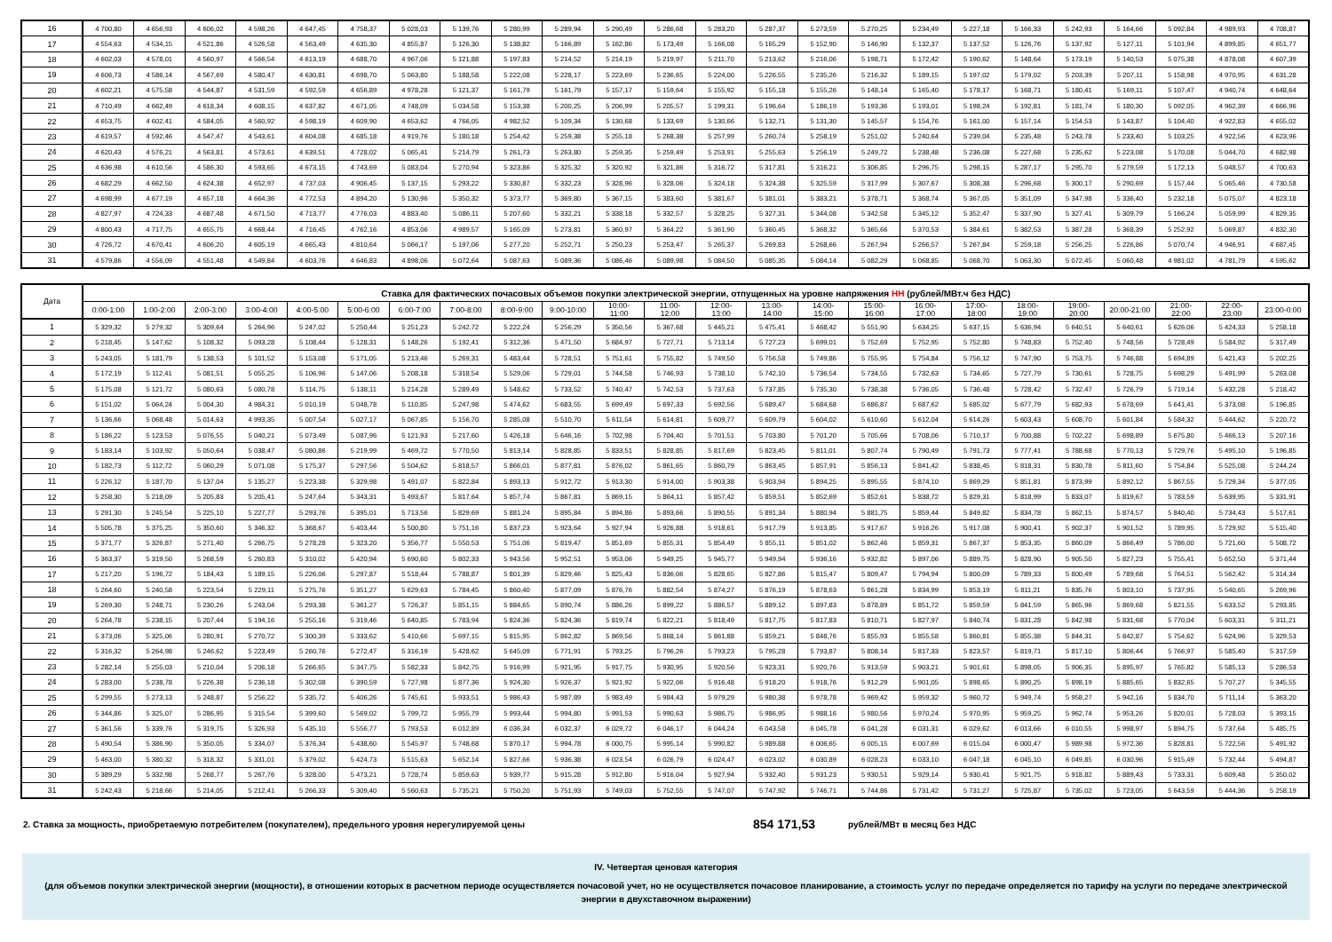| 16 | 4 700,80 | 4 656,93 | 4 606,02 | 4 598,26 | 4 647,45 | 4 758,37 | 5 028,03 | 5 139,76 | 5 280,99 | 5 289,94 | 5 290,49 | 5 286,68 | 5 283,20 | 5 287,37 | 5 273,59 | 5 270,25 | 5 234,49 | 5 227,18 | 5 166,33 | 5 242,93 | 5 164,66 | 5 092,84 | 4 989,93 | 4 708,87 |
| 17 | 4 554,63 | 4 534,15 | 4 521,86 | 4 526,58 | 4 563,49 | 4 635,30 | 4 855,87 | 5 126,30 | 5 138,82 | 5 166,89 | 5 162,86 | 5 173,49 | 5 166,08 | 5 165,29 | 5 152,90 | 5 146,90 | 5 132,37 | 5 137,52 | 5 126,76 | 5 137,92 | 5 127,11 | 5 101,94 | 4 899,85 | 4 651,77 |
| 18 | 4 602,03 | 4 578,01 | 4 560,97 | 4 566,54 | 4 613,19 | 4 688,70 | 4 967,06 | 5 121,88 | 5 197,83 | 5 214,52 | 5 214,19 | 5 219,97 | 5 211,70 | 5 213,62 | 5 216,06 | 5 198,71 | 5 172,42 | 5 190,62 | 5 148,64 | 5 173,19 | 5 140,53 | 5 075,38 | 4 878,08 | 4 607,39 |
| 19 | 4 606,73 | 4 586,14 | 4 567,69 | 4 580,47 | 4 630,81 | 4 698,70 | 5 063,80 | 5 188,58 | 5 222,08 | 5 228,17 | 5 223,69 | 5 236,65 | 5 224,00 | 5 226,55 | 5 235,26 | 5 216,32 | 5 189,15 | 5 197,02 | 5 179,02 | 5 203,39 | 5 207,11 | 5 158,98 | 4 970,95 | 4 631,28 |
| 20 | 4 602,21 | 4 575,58 | 4 544,87 | 4 531,59 | 4 592,59 | 4 656,89 | 4 978,28 | 5 121,37 | 5 161,79 | 5 161,79 | 5 157,17 | 5 159,64 | 5 155,92 | 5 155,18 | 5 155,26 | 5 148,14 | 5 165,40 | 5 178,17 | 5 168,71 | 5 180,41 | 5 169,11 | 5 107,47 | 4 940,74 | 4 648,64 |
| 21 | 4 710,49 | 4 662,49 | 4 618,34 | 4 608,15 | 4 637,82 | 4 671,05 | 4 748,09 | 5 034,58 | 5 153,38 | 5 200,25 | 5 206,99 | 5 205,57 | 5 199,31 | 5 196,64 | 5 186,19 | 5 193,36 | 5 193,01 | 5 198,24 | 5 192,81 | 5 181,74 | 5 180,30 | 5 092,05 | 4 962,39 | 4 666,96 |
| 22 | 4 653,75 | 4 602,41 | 4 584,05 | 4 560,92 | 4 598,19 | 4 609,90 | 4 653,62 | 4 766,05 | 4 982,52 | 5 109,34 | 5 130,68 | 5 133,69 | 5 130,66 | 5 132,71 | 5 131,30 | 5 145,57 | 5 154,76 | 5 161,00 | 5 157,14 | 5 154,53 | 5 143,87 | 5 104,40 | 4 922,83 | 4 655,02 |
| 23 | 4 619,57 | 4 592,46 | 4 547,47 | 4 543,61 | 4 604,08 | 4 685,18 | 4 919,76 | 5 180,18 | 5 254,42 | 5 259,38 | 5 255,18 | 5 268,38 | 5 257,99 | 5 260,74 | 5 258,19 | 5 251,02 | 5 240,64 | 5 239,04 | 5 235,48 | 5 243,78 | 5 233,40 | 5 103,25 | 4 922,56 | 4 623,96 |
| 24 | 4 620,43 | 4 576,21 | 4 563,81 | 4 573,61 | 4 639,51 | 4 728,02 | 5 065,41 | 5 214,79 | 5 261,73 | 5 263,80 | 5 259,35 | 5 259,49 | 5 253,91 | 5 255,63 | 5 256,19 | 5 249,72 | 5 238,48 | 5 236,08 | 5 227,68 | 5 235,62 | 5 223,08 | 5 170,08 | 5 044,70 | 4 682,98 |
| 25 | 4 636,98 | 4 610,56 | 4 586,30 | 4 593,65 | 4 673,15 | 4 743,69 | 5 083,04 | 5 270,94 | 5 323,86 | 5 325,32 | 5 320,92 | 5 321,86 | 5 316,72 | 5 317,81 | 5 316,21 | 5 306,85 | 5 296,75 | 5 298,15 | 5 287,17 | 5 295,70 | 5 279,59 | 5 172,13 | 5 048,57 | 4 700,63 |
| 26 | 4 682,29 | 4 662,50 | 4 624,38 | 4 652,97 | 4 737,03 | 4 906,45 | 5 137,15 | 5 293,22 | 5 330,87 | 5 332,23 | 5 328,96 | 5 328,06 | 5 324,18 | 5 324,38 | 5 325,59 | 5 317,99 | 5 307,67 | 5 308,38 | 5 296,68 | 5 300,17 | 5 290,69 | 5 157,44 | 5 065,46 | 4 730,58 |
| 27 | 4 698,99 | 4 677,19 | 4 657,18 | 4 664,36 | 4 772,53 | 4 894,20 | 5 130,96 | 5 350,32 | 5 373,77 | 5 369,80 | 5 367,15 | 5 383,60 | 5 381,67 | 5 381,01 | 5 383,21 | 5 378,71 | 5 368,74 | 5 367,05 | 5 351,09 | 5 347,98 | 5 336,40 | 5 232,18 | 5 075,07 | 4 823,18 |
| 28 | 4 827,97 | 4 724,33 | 4 687,48 | 4 671,50 | 4 713,77 | 4 776,03 | 4 883,40 | 5 086,11 | 5 207,60 | 5 332,21 | 5 338,18 | 5 332,57 | 5 328,25 | 5 327,31 | 5 344,08 | 5 342,58 | 5 345,12 | 5 352,47 | 5 337,90 | 5 327,41 | 5 309,79 | 5 166,24 | 5 059,99 | 4 829,35 |
| 29 | 4 800,43 | 4 717,75 | 4 655,75 | 4 668,44 | 4 716,45 | 4 762,16 | 4 853,06 | 4 989,57 | 5 165,09 | 5 273,81 | 5 360,97 | 5 364,22 | 5 361,90 | 5 360,45 | 5 368,32 | 5 365,66 | 5 370,53 | 5 384,61 | 5 382,53 | 5 387,28 | 5 368,39 | 5 252,92 | 5 069,87 | 4 832,30 |
| 30 | 4 726,72 | 4 670,41 | 4 606,20 | 4 605,19 | 4 665,43 | 4 810,64 | 5 066,17 | 5 197,06 | 5 277,20 | 5 252,71 | 5 250,23 | 5 253,47 | 5 265,37 | 5 269,83 | 5 268,66 | 5 267,94 | 5 266,57 | 5 267,84 | 5 259,18 | 5 256,25 | 5 226,86 | 5 070,74 | 4 946,91 | 4 687,45 |
| 31 | 4 579,86 | 4 556,09 | 4 551,48 | 4 549,84 | 4 603,76 | 4 646,83 | 4 898,06 | 5 072,64 | 5 087,63 | 5 089,36 | 5 086,46 | 5 089,98 | 5 084,50 | 5 085,35 | 5 084,14 | 5 082,29 | 5 068,85 | 5 068,70 | 5 063,30 | 5 072,45 | 5 060,48 | 4 981,02 | 4 781,79 | 4 595,62 |
| Дата | Ставка для фактических почасовых объемов покупки электрической энергии, отпущенных на уровне напряжения НН (рублей/МВт.ч без НДС) | | | | | | | | | | | | | | | | | | | | | | | |
| --- | --- | --- | --- | --- | --- | --- | --- | --- | --- | --- | --- | --- | --- | --- | --- | --- | --- | --- | --- | --- | --- | --- | --- | --- |
| | 0:00-1:00 | 1:00-2:00 | 2:00-3:00 | 3:00-4:00 | 4:00-5:00 | 5:00-6:00 | 6:00-7:00 | 7:00-8:00 | 8:00-9:00 | 9:00-10:00 | 10:00- 11:00 | 11:00- 12:00 | 12:00- 13:00 | 13:00- 14:00 | 14:00- 15:00 | 15:00- 16:00 | 16:00- 17:00 | 17:00- 18:00 | 18:00- 19:00 | 19:00- 20:00 | 20:00-21:00 | 21:00- 22:00 | 22:00- 23:00 | 23:00-0:00 |
| 1 | 5 329,32 | 5 279,32 | 5 309,64 | 5 264,96 | 5 247,02 | 5 250,44 | 5 251,23 | 5 242,72 | 5 222,24 | 5 256,29 | 5 350,56 | 5 367,68 | 5 445,21 | 5 475,41 | 5 468,42 | 5 551,90 | 5 634,25 | 5 637,15 | 5 636,94 | 5 640,51 | 5 640,61 | 5 626,06 | 5 424,33 | 5 258,18 |
| 2 | 5 218,45 | 5 147,62 | 5 108,32 | 5 093,28 | 5 108,44 | 5 128,31 | 5 148,26 | 5 192,41 | 5 312,36 | 5 471,50 | 5 684,97 | 5 727,71 | 5 713,14 | 5 727,23 | 5 699,01 | 5 752,69 | 5 752,95 | 5 752,80 | 5 748,83 | 5 752,40 | 5 748,56 | 5 728,49 | 5 584,92 | 5 317,49 |
| 3 | 5 243,05 | 5 181,79 | 5 138,53 | 5 101,52 | 5 153,08 | 5 171,05 | 5 213,46 | 5 269,31 | 5 483,44 | 5 728,51 | 5 751,61 | 5 755,82 | 5 749,50 | 5 756,58 | 5 749,86 | 5 755,95 | 5 754,84 | 5 756,12 | 5 747,90 | 5 753,75 | 5 746,88 | 5 694,89 | 5 421,43 | 5 202,25 |
| 4 | 5 172,19 | 5 112,41 | 5 081,51 | 5 055,25 | 5 106,96 | 5 147,06 | 5 208,18 | 5 318,54 | 5 529,06 | 5 729,01 | 5 744,58 | 5 746,93 | 5 738,10 | 5 742,10 | 5 736,54 | 5 734,55 | 5 732,63 | 5 734,65 | 5 727,79 | 5 730,61 | 5 728,75 | 5 698,29 | 5 491,99 | 5 263,08 |
| 5 | 5 175,08 | 5 121,72 | 5 080,63 | 5 080,78 | 5 114,75 | 5 138,11 | 5 214,28 | 5 289,49 | 5 548,62 | 5 733,52 | 5 740,47 | 5 742,53 | 5 737,63 | 5 737,85 | 5 735,30 | 5 738,38 | 5 736,05 | 5 736,48 | 5 728,42 | 5 732,47 | 5 726,79 | 5 719,14 | 5 432,28 | 5 218,42 |
| 6 | 5 151,02 | 5 064,24 | 5 004,30 | 4 984,31 | 5 010,19 | 5 048,78 | 5 110,85 | 5 247,98 | 5 474,62 | 5 683,55 | 5 699,49 | 5 697,33 | 5 692,56 | 5 689,47 | 5 684,68 | 5 686,87 | 5 687,62 | 5 685,02 | 5 677,79 | 5 682,93 | 5 678,69 | 5 641,41 | 5 373,08 | 5 196,85 |
| 7 | 5 136,66 | 5 068,48 | 5 014,63 | 4 993,35 | 5 007,54 | 5 027,17 | 5 067,85 | 5 156,70 | 5 285,08 | 5 510,70 | 5 611,54 | 5 614,81 | 5 609,77 | 5 609,79 | 5 604,02 | 5 610,60 | 5 612,04 | 5 614,26 | 5 603,43 | 5 608,70 | 5 601,84 | 5 584,32 | 5 444,62 | 5 220,72 |
| 8 | 5 186,22 | 5 123,53 | 5 076,55 | 5 040,21 | 5 073,49 | 5 087,96 | 5 121,93 | 5 217,60 | 5 426,18 | 5 646,16 | 5 702,98 | 5 704,40 | 5 701,51 | 5 703,80 | 5 701,20 | 5 705,66 | 5 708,06 | 5 710,17 | 5 700,88 | 5 702,22 | 5 698,89 | 5 675,80 | 5 466,13 | 5 207,16 |
| 9 | 5 183,14 | 5 103,92 | 5 050,64 | 5 038,47 | 5 080,86 | 5 219,99 | 5 469,72 | 5 770,50 | 5 813,14 | 5 828,85 | 5 833,51 | 5 828,85 | 5 817,69 | 5 823,45 | 5 811,01 | 5 807,74 | 5 790,49 | 5 791,73 | 5 777,41 | 5 788,68 | 5 770,13 | 5 729,76 | 5 495,10 | 5 196,85 |
| 10 | 5 182,73 | 5 112,72 | 5 060,29 | 5 071,08 | 5 175,37 | 5 297,56 | 5 504,62 | 5 818,57 | 5 866,01 | 5 877,81 | 5 876,02 | 5 861,65 | 5 860,79 | 5 863,45 | 5 857,91 | 5 856,13 | 5 841,42 | 5 838,45 | 5 818,31 | 5 830,78 | 5 811,60 | 5 754,84 | 5 525,08 | 5 244,24 |
| 11 | 5 226,12 | 5 187,70 | 5 137,04 | 5 135,27 | 5 223,38 | 5 329,98 | 5 491,07 | 5 822,84 | 5 893,13 | 5 912,72 | 5 913,30 | 5 914,00 | 5 903,38 | 5 903,94 | 5 894,25 | 5 895,55 | 5 874,10 | 5 869,29 | 5 851,81 | 5 873,99 | 5 892,12 | 5 867,55 | 5 729,34 | 5 377,05 |
| 12 | 5 258,30 | 5 218,09 | 5 205,83 | 5 205,41 | 5 247,64 | 5 343,31 | 5 493,67 | 5 817,64 | 5 857,74 | 5 867,81 | 5 869,15 | 5 864,11 | 5 857,42 | 5 859,51 | 5 852,69 | 5 852,61 | 5 838,72 | 5 829,31 | 5 818,99 | 5 833,07 | 5 819,67 | 5 783,59 | 5 639,95 | 5 331,91 |
| 13 | 5 291,30 | 5 245,54 | 5 225,10 | 5 227,77 | 5 293,76 | 5 395,01 | 5 713,56 | 5 829,69 | 5 881,24 | 5 895,84 | 5 894,86 | 5 893,66 | 5 890,55 | 5 891,34 | 5 880,94 | 5 881,75 | 5 859,44 | 5 849,82 | 5 834,78 | 5 862,15 | 5 874,57 | 5 840,40 | 5 734,43 | 5 517,61 |
| 14 | 5 505,78 | 5 375,25 | 5 350,60 | 5 346,32 | 5 368,67 | 5 403,44 | 5 500,80 | 5 751,16 | 5 837,23 | 5 923,64 | 5 927,94 | 5 926,88 | 5 918,61 | 5 917,79 | 5 913,85 | 5 917,67 | 5 916,26 | 5 917,08 | 5 900,41 | 5 902,37 | 5 901,52 | 5 789,95 | 5 729,92 | 5 515,40 |
| 15 | 5 371,77 | 5 326,87 | 5 271,40 | 5 266,75 | 5 278,28 | 5 323,20 | 5 356,77 | 5 550,53 | 5 751,06 | 5 819,47 | 5 851,69 | 5 855,31 | 5 854,49 | 5 855,11 | 5 851,02 | 5 862,46 | 5 859,31 | 5 867,37 | 5 853,35 | 5 860,09 | 5 866,49 | 5 786,00 | 5 721,60 | 5 508,72 |
| 16 | 5 363,37 | 5 319,50 | 5 268,59 | 5 260,83 | 5 310,02 | 5 420,94 | 5 690,60 | 5 802,33 | 5 943,56 | 5 952,51 | 5 953,06 | 5 949,25 | 5 945,77 | 5 949,94 | 5 936,16 | 5 932,82 | 5 897,06 | 5 889,75 | 5 828,90 | 5 905,50 | 5 827,23 | 5 755,41 | 5 652,50 | 5 371,44 |
| 17 | 5 217,20 | 5 196,72 | 5 184,43 | 5 189,15 | 5 226,06 | 5 297,87 | 5 518,44 | 5 788,87 | 5 801,39 | 5 829,46 | 5 825,43 | 5 836,06 | 5 828,65 | 5 827,86 | 5 815,47 | 5 809,47 | 5 794,94 | 5 800,09 | 5 789,33 | 5 800,49 | 5 789,68 | 5 764,51 | 5 562,42 | 5 314,34 |
| 18 | 5 264,60 | 5 240,58 | 5 223,54 | 5 229,11 | 5 275,76 | 5 351,27 | 5 629,63 | 5 784,45 | 5 860,40 | 5 877,09 | 5 876,76 | 5 882,54 | 5 874,27 | 5 876,19 | 5 878,63 | 5 861,28 | 5 834,99 | 5 853,19 | 5 811,21 | 5 835,76 | 5 803,10 | 5 737,95 | 5 540,65 | 5 269,96 |
| 19 | 5 269,30 | 5 248,71 | 5 230,26 | 5 243,04 | 5 293,38 | 5 361,27 | 5 726,37 | 5 851,15 | 5 884,65 | 5 890,74 | 5 886,26 | 5 899,22 | 5 886,57 | 5 889,12 | 5 897,83 | 5 878,89 | 5 851,72 | 5 859,59 | 5 841,59 | 5 865,96 | 5 869,68 | 5 821,55 | 5 633,52 | 5 293,85 |
| 20 | 5 264,78 | 5 238,15 | 5 207,44 | 5 194,16 | 5 255,16 | 5 319,46 | 5 640,85 | 5 783,94 | 5 824,36 | 5 824,36 | 5 819,74 | 5 822,21 | 5 818,49 | 5 817,75 | 5 817,83 | 5 810,71 | 5 827,97 | 5 840,74 | 5 831,28 | 5 842,98 | 5 831,68 | 5 770,04 | 5 603,31 | 5 311,21 |
| 21 | 5 373,06 | 5 325,06 | 5 280,91 | 5 270,72 | 5 300,39 | 5 333,62 | 5 410,66 | 5 697,15 | 5 815,95 | 5 862,82 | 5 869,56 | 5 868,14 | 5 861,88 | 5 859,21 | 5 848,76 | 5 855,93 | 5 855,58 | 5 860,81 | 5 855,38 | 5 844,31 | 5 842,87 | 5 754,62 | 5 624,96 | 5 329,53 |
| 22 | 5 316,32 | 5 264,98 | 5 246,62 | 5 223,49 | 5 260,76 | 5 272,47 | 5 316,19 | 5 428,62 | 5 645,09 | 5 771,91 | 5 793,25 | 5 796,26 | 5 793,23 | 5 795,28 | 5 793,87 | 5 808,14 | 5 817,33 | 5 823,57 | 5 819,71 | 5 817,10 | 5 806,44 | 5 766,97 | 5 585,40 | 5 317,59 |
| 23 | 5 282,14 | 5 255,03 | 5 210,04 | 5 206,18 | 5 266,65 | 5 347,75 | 5 582,33 | 5 842,75 | 5 916,99 | 5 921,95 | 5 917,75 | 5 930,95 | 5 920,56 | 5 923,31 | 5 920,76 | 5 913,59 | 5 903,21 | 5 901,61 | 5 898,05 | 5 906,35 | 5 895,97 | 5 765,82 | 5 585,13 | 5 286,53 |
| 24 | 5 283,00 | 5 238,78 | 5 226,38 | 5 236,18 | 5 302,08 | 5 390,59 | 5 727,98 | 5 877,36 | 5 924,30 | 5 926,37 | 5 921,92 | 5 922,06 | 5 916,48 | 5 918,20 | 5 918,76 | 5 912,29 | 5 901,05 | 5 898,65 | 5 890,25 | 5 898,19 | 5 885,65 | 5 832,65 | 5 707,27 | 5 345,55 |
| 25 | 5 299,55 | 5 273,13 | 5 248,87 | 5 256,22 | 5 335,72 | 5 406,26 | 5 745,61 | 5 933,51 | 5 986,43 | 5 987,89 | 5 983,49 | 5 984,43 | 5 979,29 | 5 980,38 | 5 978,78 | 5 969,42 | 5 959,32 | 5 960,72 | 5 949,74 | 5 958,27 | 5 942,16 | 5 834,70 | 5 711,14 | 5 363,20 |
| 26 | 5 344,86 | 5 325,07 | 5 286,95 | 5 315,54 | 5 399,60 | 5 569,02 | 5 799,72 | 5 955,79 | 5 993,44 | 5 994,80 | 5 991,53 | 5 990,63 | 5 986,75 | 5 986,95 | 5 988,16 | 5 980,56 | 5 970,24 | 5 970,95 | 5 959,25 | 5 962,74 | 5 953,26 | 5 820,01 | 5 728,03 | 5 393,15 |
| 27 | 5 361,56 | 5 339,76 | 5 319,75 | 5 326,93 | 5 435,10 | 5 556,77 | 5 793,53 | 6 012,89 | 6 036,34 | 6 032,37 | 6 029,72 | 6 046,17 | 6 044,24 | 6 043,58 | 6 045,78 | 6 041,28 | 6 031,31 | 6 029,62 | 6 013,66 | 6 010,55 | 5 998,97 | 5 894,75 | 5 737,64 | 5 485,75 |
| 28 | 5 490,54 | 5 386,90 | 5 350,05 | 5 334,07 | 5 376,34 | 5 438,60 | 5 545,97 | 5 748,68 | 5 870,17 | 5 994,78 | 6 000,75 | 5 995,14 | 5 990,82 | 5 989,88 | 6 006,65 | 6 005,15 | 6 007,69 | 6 015,04 | 6 000,47 | 5 989,98 | 5 972,36 | 5 828,81 | 5 722,56 | 5 491,92 |
| 29 | 5 463,00 | 5 380,32 | 5 318,32 | 5 331,01 | 5 379,02 | 5 424,73 | 5 515,63 | 5 652,14 | 5 827,66 | 5 936,38 | 6 023,54 | 6 026,79 | 6 024,47 | 6 023,02 | 6 030,89 | 6 028,23 | 6 033,10 | 6 047,18 | 6 045,10 | 6 049,85 | 6 030,96 | 5 915,49 | 5 732,44 | 5 494,87 |
| 30 | 5 389,29 | 5 332,98 | 5 268,77 | 5 267,76 | 5 328,00 | 5 473,21 | 5 728,74 | 5 859,63 | 5 939,77 | 5 915,28 | 5 912,80 | 5 916,04 | 5 927,94 | 5 932,40 | 5 931,23 | 5 930,51 | 5 929,14 | 5 930,41 | 5 921,75 | 5 918,82 | 5 889,43 | 5 733,31 | 5 609,48 | 5 350,02 |
| 31 | 5 242,43 | 5 218,66 | 5 214,05 | 5 212,41 | 5 266,33 | 5 309,40 | 5 560,63 | 5 735,21 | 5 750,20 | 5 751,93 | 5 749,03 | 5 752,55 | 5 747,07 | 5 747,92 | 5 746,71 | 5 744,86 | 5 731,42 | 5 731,27 | 5 725,87 | 5 735,02 | 5 723,05 | 5 643,59 | 5 444,36 | 5 258,19 |
2. Ставка за мощность, приобретаемую потребителем (покупателем), предельного уровня нерегулируемой цены 854 171,53 рублей/МВт в месяц без НДС
IV. Четвертая ценовая категория
(для объемов покупки электрической энергии (мощности), в отношении которых в расчетном периоде осуществляется почасовой учет, но не осуществляется почасовое планирование, а стоимость услуг по передаче определяется по тарифу на услуги по передаче электрической энергии в двухставочном выражении)